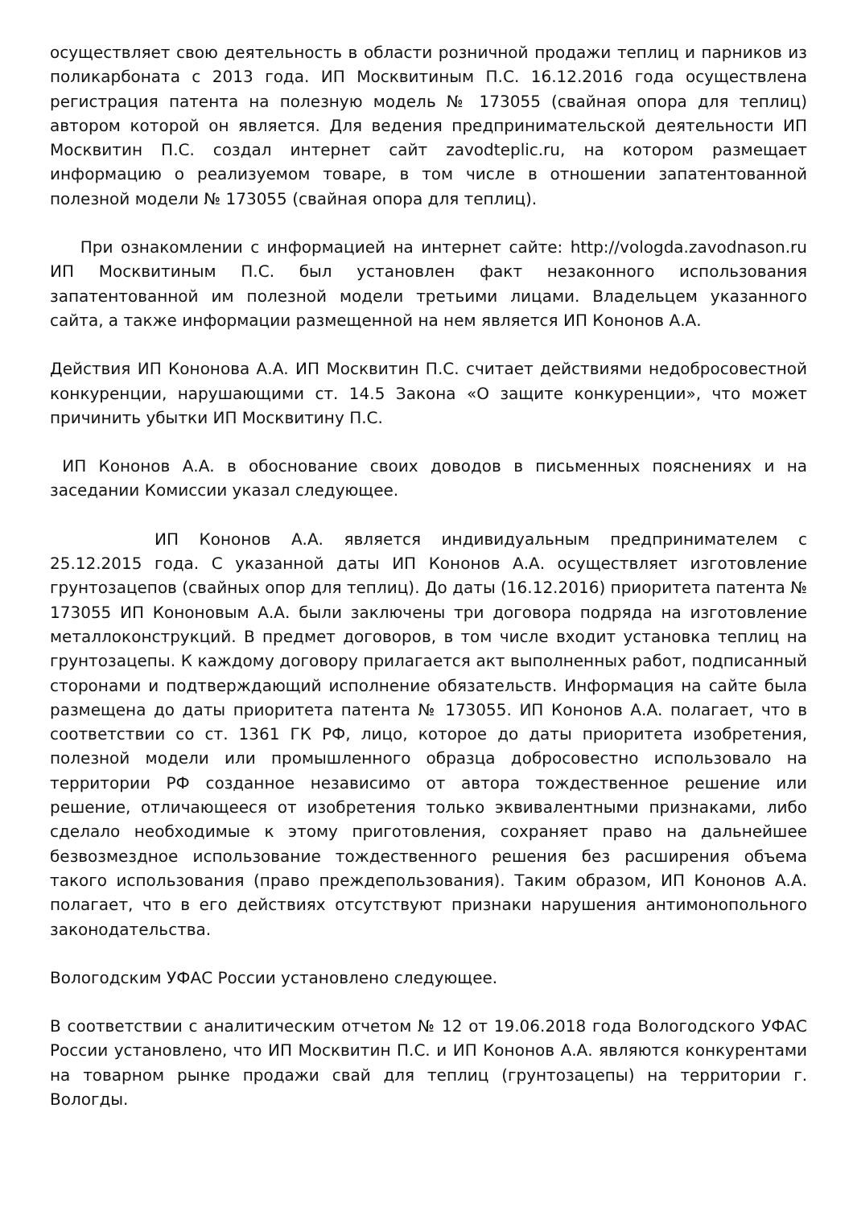осуществляет свою деятельность в области розничной продажи теплиц и парников из поликарбоната с 2013 года. ИП Москвитиным П.С. 16.12.2016 года осуществлена регистрация патента на полезную модель № 173055 (свайная опора для теплиц) автором которой он является. Для ведения предпринимательской деятельности ИП Москвитин П.С. создал интернет сайт zavodteplic.ru, на котором размещает информацию о реализуемом товаре, в том числе в отношении запатентованной полезной модели № 173055 (свайная опора для теплиц).
При ознакомлении с информацией на интернет сайте: http://vologda.zavodnason.ru ИП Москвитиным П.С. был установлен факт незаконного использования запатентованной им полезной модели третьими лицами. Владельцем указанного сайта, а также информации размещенной на нем является ИП Кононов А.А.
Действия ИП Кононова А.А. ИП Москвитин П.С. считает действиями недобросовестной конкуренции, нарушающими ст. 14.5 Закона «О защите конкуренции», что может причинить убытки ИП Москвитину П.С.
ИП Кононов А.А. в обоснование своих доводов в письменных пояснениях и на заседании Комиссии указал следующее.
ИП Кононов А.А. является индивидуальным предпринимателем с 25.12.2015 года. С указанной даты ИП Кононов А.А. осуществляет изготовление грунтозацепов (свайных опор для теплиц). До даты (16.12.2016) приоритета патента № 173055 ИП Кононовым А.А. были заключены три договора подряда на изготовление металлоконструкций. В предмет договоров, в том числе входит установка теплиц на грунтозацепы. К каждому договору прилагается акт выполненных работ, подписанный сторонами и подтверждающий исполнение обязательств. Информация на сайте была размещена до даты приоритета патента № 173055. ИП Кононов А.А. полагает, что в соответствии со ст. 1361 ГК РФ, лицо, которое до даты приоритета изобретения, полезной модели или промышленного образца добросовестно использовало на территории РФ созданное независимо от автора тождественное решение или решение, отличающееся от изобретения только эквивалентными признаками, либо сделало необходимые к этому приготовления, сохраняет право на дальнейшее безвозмездное использование тождественного решения без расширения объема такого использования (право преждепользования). Таким образом, ИП Кононов А.А. полагает, что в его действиях отсутствуют признаки нарушения антимонопольного законодательства.
Вологодским УФАС России установлено следующее.
В соответствии с аналитическим отчетом № 12 от 19.06.2018 года Вологодского УФАС России установлено, что ИП Москвитин П.С. и ИП Кононов А.А. являются конкурентами на товарном рынке продажи свай для теплиц (грунтозацепы) на территории г. Вологды.